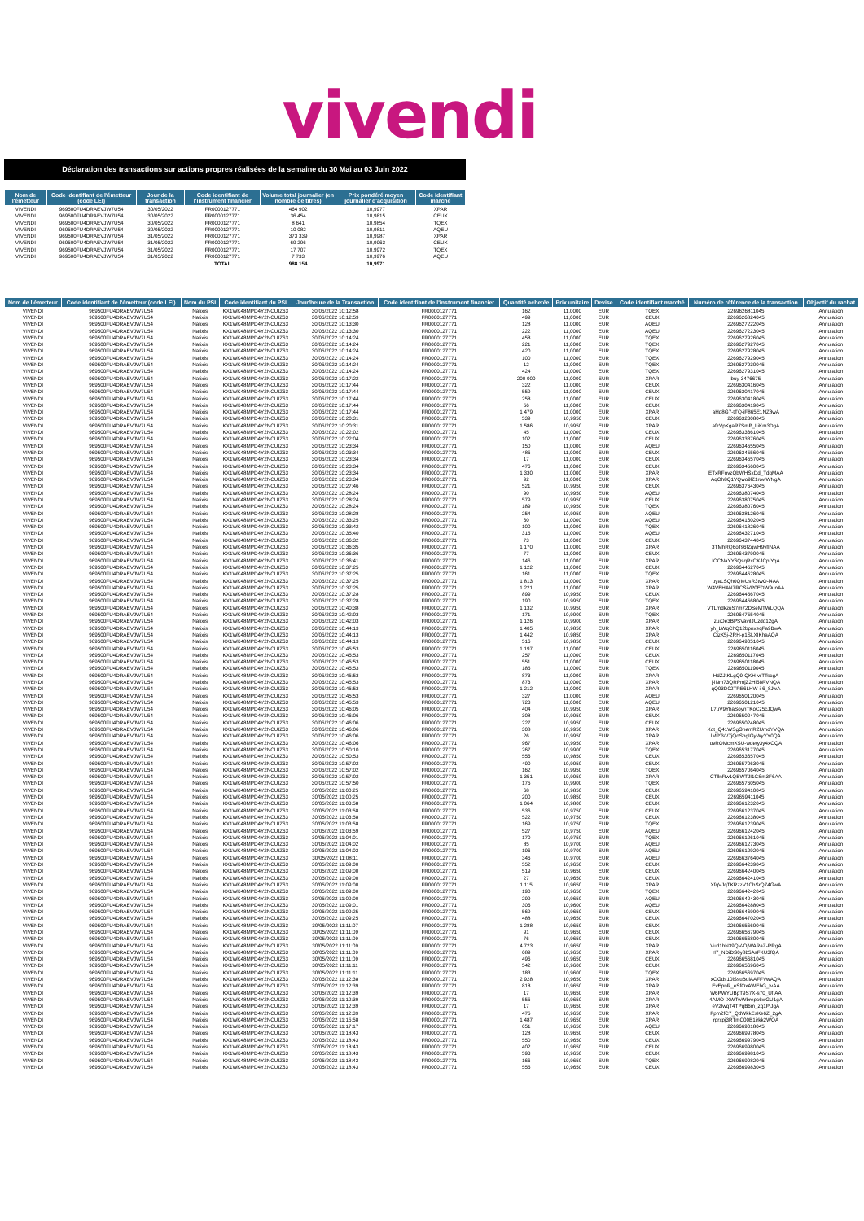vivendi
Déclaration des transactions sur actions propres réalisées de la semaine du 30 Mai au 03 Juin 2022
| Nom de l'émetteur | Code identifiant de l'émetteur (code LEI) | Jour de la transaction | Code identifiant de l'instrument financier | Volume total journalier (en nombre de titres) | Prix pondéré moyen journalier d'acquisition | Code identifiant marché |
| --- | --- | --- | --- | --- | --- | --- |
| VIVENDI | 969500FU4DRAEVJW7U54 | 30/05/2022 | FR0000127771 | 464 902 | 10,9977 | XPAR |
| VIVENDI | 969500FU4DRAEVJW7U54 | 30/05/2022 | FR0000127771 | 36 454 | 10,9815 | CEUX |
| VIVENDI | 969500FU4DRAEVJW7U54 | 30/05/2022 | FR0000127771 | 8 641 | 10,9854 | TQEX |
| VIVENDI | 969500FU4DRAEVJW7U54 | 30/05/2022 | FR0000127771 | 10 082 | 10,9811 | AQEU |
| VIVENDI | 969500FU4DRAEVJW7U54 | 31/05/2022 | FR0000127771 | 373 339 | 10,9987 | XPAR |
| VIVENDI | 969500FU4DRAEVJW7U54 | 31/05/2022 | FR0000127771 | 69 296 | 10,9963 | CEUX |
| VIVENDI | 969500FU4DRAEVJW7U54 | 31/05/2022 | FR0000127771 | 17 707 | 10,9972 | TQEX |
| VIVENDI | 969500FU4DRAEVJW7U54 | 31/05/2022 | FR0000127771 | 7 733 | 10,9976 | AQEU |
| | | | TOTAL | 988 154 | 10,9971 | |
| Nom de l'émetteur | Code identifiant de l'émetteur (code LEI) | Nom du PSI | Code identifiant du PSI | Jour/heure de la Transaction | Code identifiant de l'instrument financier | Quantité achetée | Prix unitaire | Devise | Code identifiant marché | Numéro de référence de la transaction | Objectif du rachat |
| --- | --- | --- | --- | --- | --- | --- | --- | --- | --- | --- | --- |
| VIVENDI | 969500FU4DRAEVJW7U54 | Natixis | KX1WK48MPD4Y2NCUIZ63 | 30/05/2022 10:12:58 | FR0000127771 | 162 | 11,0000 | EUR | TQEX | 2269626811045 | Annulation |
| VIVENDI | 969500FU4DRAEVJW7U54 | Natixis | KX1WK48MPD4Y2NCUIZ63 | 30/05/2022 10:12:59 | FR0000127771 | 499 | 11,0000 | EUR | CEUX | 2269626824045 | Annulation |
| VIVENDI | 969500FU4DRAEVJW7U54 | Natixis | KX1WK48MPD4Y2NCUIZ63 | 30/05/2022 10:13:30 | FR0000127771 | 128 | 11,0000 | EUR | AQEU | 2269627222045 | Annulation |
| VIVENDI | 969500FU4DRAEVJW7U54 | Natixis | KX1WK48MPD4Y2NCUIZ63 | 30/05/2022 10:13:30 | FR0000127771 | 222 | 11,0000 | EUR | AQEU | 2269627223045 | Annulation |
| VIVENDI | 969500FU4DRAEVJW7U54 | Natixis | KX1WK48MPD4Y2NCUIZ63 | 30/05/2022 10:14:24 | FR0000127771 | 458 | 11,0000 | EUR | TQEX | 2269627926045 | Annulation |
| VIVENDI | 969500FU4DRAEVJW7U54 | Natixis | KX1WK48MPD4Y2NCUIZ63 | 30/05/2022 10:14:24 | FR0000127771 | 221 | 11,0000 | EUR | TQEX | 2269627927045 | Annulation |
| VIVENDI | 969500FU4DRAEVJW7U54 | Natixis | KX1WK48MPD4Y2NCUIZ63 | 30/05/2022 10:14:24 | FR0000127771 | 420 | 11,0000 | EUR | TQEX | 2269627928045 | Annulation |
| VIVENDI | 969500FU4DRAEVJW7U54 | Natixis | KX1WK48MPD4Y2NCUIZ63 | 30/05/2022 10:14:24 | FR0000127771 | 100 | 11,0000 | EUR | TQEX | 2269627929045 | Annulation |
| VIVENDI | 969500FU4DRAEVJW7U54 | Natixis | KX1WK48MPD4Y2NCUIZ63 | 30/05/2022 10:14:24 | FR0000127771 | 12 | 11,0000 | EUR | TQEX | 2269627930045 | Annulation |
| VIVENDI | 969500FU4DRAEVJW7U54 | Natixis | KX1WK48MPD4Y2NCUIZ63 | 30/05/2022 10:14:24 | FR0000127771 | 424 | 11,0000 | EUR | TQEX | 2269627931045 | Annulation |
| VIVENDI | 969500FU4DRAEVJW7U54 | Natixis | KX1WK48MPD4Y2NCUIZ63 | 30/05/2022 10:17:22 | FR0000127771 | 200 000 | 11,0000 | EUR | XPAR | buy-3476675 | Annulation |
| VIVENDI | 969500FU4DRAEVJW7U54 | Natixis | KX1WK48MPD4Y2NCUIZ63 | 30/05/2022 10:17:44 | FR0000127771 | 322 | 11,0000 | EUR | CEUX | 2269630416045 | Annulation |
| VIVENDI | 969500FU4DRAEVJW7U54 | Natixis | KX1WK48MPD4Y2NCUIZ63 | 30/05/2022 10:17:44 | FR0000127771 | 559 | 11,0000 | EUR | CEUX | 2269630417045 | Annulation |
| VIVENDI | 969500FU4DRAEVJW7U54 | Natixis | KX1WK48MPD4Y2NCUIZ63 | 30/05/2022 10:17:44 | FR0000127771 | 258 | 11,0000 | EUR | CEUX | 2269630418045 | Annulation |
| VIVENDI | 969500FU4DRAEVJW7U54 | Natixis | KX1WK48MPD4Y2NCUIZ63 | 30/05/2022 10:17:44 | FR0000127771 | 56 | 11,0000 | EUR | CEUX | 2269630419045 | Annulation |
| VIVENDI | 969500FU4DRAEVJW7U54 | Natixis | KX1WK48MPD4Y2NCUIZ63 | 30/05/2022 10:17:44 | FR0000127771 | 1 479 | 11,0000 | EUR | XPAR | aHd8G7-tTQ-iF865E1NZ8wA | Annulation |
| VIVENDI | 969500FU4DRAEVJW7U54 | Natixis | KX1WK48MPD4Y2NCUIZ63 | 30/05/2022 10:20:31 | FR0000127771 | 539 | 10,9950 | EUR | CEUX | 2269632308045 | Annulation |
| VIVENDI | 969500FU4DRAEVJW7U54 | Natixis | KX1WK48MPD4Y2NCUIZ63 | 30/05/2022 10:20:31 | FR0000127771 | 1 586 | 10,9950 | EUR | XPAR | afzVpKgaR7SmP_LiKm3DgA | Annulation |
| VIVENDI | 969500FU4DRAEVJW7U54 | Natixis | KX1WK48MPD4Y2NCUIZ63 | 30/05/2022 10:22:02 | FR0000127771 | 45 | 11,0000 | EUR | CEUX | 2269633361045 | Annulation |
| VIVENDI | 969500FU4DRAEVJW7U54 | Natixis | KX1WK48MPD4Y2NCUIZ63 | 30/05/2022 10:22:04 | FR0000127771 | 102 | 11,0000 | EUR | CEUX | 2269633376045 | Annulation |
| VIVENDI | 969500FU4DRAEVJW7U54 | Natixis | KX1WK48MPD4Y2NCUIZ63 | 30/05/2022 10:23:34 | FR0000127771 | 150 | 11,0000 | EUR | AQEU | 2269634555045 | Annulation |
| VIVENDI | 969500FU4DRAEVJW7U54 | Natixis | KX1WK48MPD4Y2NCUIZ63 | 30/05/2022 10:23:34 | FR0000127771 | 485 | 11,0000 | EUR | CEUX | 2269634556045 | Annulation |
| VIVENDI | 969500FU4DRAEVJW7U54 | Natixis | KX1WK48MPD4Y2NCUIZ63 | 30/05/2022 10:23:34 | FR0000127771 | 17 | 11,0000 | EUR | CEUX | 2269634557045 | Annulation |
| VIVENDI | 969500FU4DRAEVJW7U54 | Natixis | KX1WK48MPD4Y2NCUIZ63 | 30/05/2022 10:23:34 | FR0000127771 | 476 | 11,0000 | EUR | CEUX | 2269634560045 | Annulation |
| VIVENDI | 969500FU4DRAEVJW7U54 | Natixis | KX1WK48MPD4Y2NCUIZ63 | 30/05/2022 10:23:34 | FR0000127771 | 1 330 | 11,0000 | EUR | XPAR | ETxRFnvzQbWHSxDd_TdqMAA | Annulation |
| VIVENDI | 969500FU4DRAEVJW7U54 | Natixis | KX1WK48MPD4Y2NCUIZ63 | 30/05/2022 10:23:34 | FR0000127771 | 92 | 11,0000 | EUR | XPAR | AqOh8Q1VQwo9lZ1rowWNgA | Annulation |
| VIVENDI | 969500FU4DRAEVJW7U54 | Natixis | KX1WK48MPD4Y2NCUIZ63 | 30/05/2022 10:27:46 | FR0000127771 | 521 | 10,9950 | EUR | CEUX | 2269637643045 | Annulation |
| VIVENDI | 969500FU4DRAEVJW7U54 | Natixis | KX1WK48MPD4Y2NCUIZ63 | 30/05/2022 10:28:24 | FR0000127771 | 90 | 10,9950 | EUR | AQEU | 2269638074045 | Annulation |
| VIVENDI | 969500FU4DRAEVJW7U54 | Natixis | KX1WK48MPD4Y2NCUIZ63 | 30/05/2022 10:28:24 | FR0000127771 | 579 | 10,9950 | EUR | CEUX | 2269638075045 | Annulation |
| VIVENDI | 969500FU4DRAEVJW7U54 | Natixis | KX1WK48MPD4Y2NCUIZ63 | 30/05/2022 10:28:24 | FR0000127771 | 189 | 10,9950 | EUR | TQEX | 2269638076045 | Annulation |
| VIVENDI | 969500FU4DRAEVJW7U54 | Natixis | KX1WK48MPD4Y2NCUIZ63 | 30/05/2022 10:28:28 | FR0000127771 | 254 | 10,9950 | EUR | AQEU | 2269638126045 | Annulation |
| VIVENDI | 969500FU4DRAEVJW7U54 | Natixis | KX1WK48MPD4Y2NCUIZ63 | 30/05/2022 10:33:25 | FR0000127771 | 60 | 11,0000 | EUR | AQEU | 2269641602045 | Annulation |
| VIVENDI | 969500FU4DRAEVJW7U54 | Natixis | KX1WK48MPD4Y2NCUIZ63 | 30/05/2022 10:33:42 | FR0000127771 | 100 | 11,0000 | EUR | TQEX | 2269641826045 | Annulation |
| VIVENDI | 969500FU4DRAEVJW7U54 | Natixis | KX1WK48MPD4Y2NCUIZ63 | 30/05/2022 10:35:40 | FR0000127771 | 315 | 11,0000 | EUR | AQEU | 2269643271045 | Annulation |
| VIVENDI | 969500FU4DRAEVJW7U54 | Natixis | KX1WK48MPD4Y2NCUIZ63 | 30/05/2022 10:36:32 | FR0000127771 | 73 | 11,0000 | EUR | CEUX | 2269643744045 | Annulation |
| VIVENDI | 969500FU4DRAEVJW7U54 | Natixis | KX1WK48MPD4Y2NCUIZ63 | 30/05/2022 10:36:35 | FR0000127771 | 1 170 | 11,0000 | EUR | XPAR | 3TMhRQ6oTs6fZqwH9vfINAA | Annulation |
| VIVENDI | 969500FU4DRAEVJW7U54 | Natixis | KX1WK48MPD4Y2NCUIZ63 | 30/05/2022 10:36:36 | FR0000127771 | 77 | 11,0000 | EUR | CEUX | 2269643790045 | Annulation |
| VIVENDI | 969500FU4DRAEVJW7U54 | Natixis | KX1WK48MPD4Y2NCUIZ63 | 30/05/2022 10:36:41 | FR0000127771 | 146 | 11,0000 | EUR | XPAR | IOCNaYY6QsqRxCKJCpIYqA | Annulation |
| VIVENDI | 969500FU4DRAEVJW7U54 | Natixis | KX1WK48MPD4Y2NCUIZ63 | 30/05/2022 10:37:25 | FR0000127771 | 1 122 | 11,0000 | EUR | CEUX | 2269644527045 | Annulation |
| VIVENDI | 969500FU4DRAEVJW7U54 | Natixis | KX1WK48MPD4Y2NCUIZ63 | 30/05/2022 10:37:25 | FR0000127771 | 161 | 11,0000 | EUR | TQEX | 2269644528045 | Annulation |
| VIVENDI | 969500FU4DRAEVJW7U54 | Natixis | KX1WK48MPD4Y2NCUIZ63 | 30/05/2022 10:37:25 | FR0000127771 | 1 813 | 11,0000 | EUR | XPAR | uyaLSQh0QIeUsR3twO-i4AA | Annulation |
| VIVENDI | 969500FU4DRAEVJW7U54 | Natixis | KX1WK48MPD4Y2NCUIZ63 | 30/05/2022 10:37:25 | FR0000127771 | 1 221 | 11,0000 | EUR | XPAR | W4VEHAN7RCSiVP0EDW9unAA | Annulation |
| VIVENDI | 969500FU4DRAEVJW7U54 | Natixis | KX1WK48MPD4Y2NCUIZ63 | 30/05/2022 10:37:28 | FR0000127771 | 899 | 10,9950 | EUR | CEUX | 2269644567045 | Annulation |
| VIVENDI | 969500FU4DRAEVJW7U54 | Natixis | KX1WK48MPD4Y2NCUIZ63 | 30/05/2022 10:37:28 | FR0000127771 | 190 | 10,9950 | EUR | TQEX | 2269644568045 | Annulation |
| VIVENDI | 969500FU4DRAEVJW7U54 | Natixis | KX1WK48MPD4Y2NCUIZ63 | 30/05/2022 10:40:38 | FR0000127771 | 1 132 | 10,9950 | EUR | XPAR | VTLmdkzuS7m72DSeMTWLQQA | Annulation |
| VIVENDI | 969500FU4DRAEVJW7U54 | Natixis | KX1WK48MPD4Y2NCUIZ63 | 30/05/2022 10:42:03 | FR0000127771 | 171 | 10,9900 | EUR | TQEX | 2269647554045 | Annulation |
| VIVENDI | 969500FU4DRAEVJW7U54 | Natixis | KX1WK48MPD4Y2NCUIZ63 | 30/05/2022 10:42:03 | FR0000127771 | 1 126 | 10,9900 | EUR | XPAR | zuiOe3BPSVavilJUzdo12gA | Annulation |
| VIVENDI | 969500FU4DRAEVJW7U54 | Natixis | KX1WK48MPD4Y2NCUIZ63 | 30/05/2022 10:44:13 | FR0000127771 | 1 405 | 10,9850 | EUR | XPAR | yh_LWqChQ12bpnxeqFa9BwA | Annulation |
| VIVENDI | 969500FU4DRAEVJW7U54 | Natixis | KX1WK48MPD4Y2NCUIZ63 | 30/05/2022 10:44:13 | FR0000127771 | 1 442 | 10,9850 | EUR | XPAR | CizK5j-2RH-p1SLXIKhaAQA | Annulation |
| VIVENDI | 969500FU4DRAEVJW7U54 | Natixis | KX1WK48MPD4Y2NCUIZ63 | 30/05/2022 10:44:13 | FR0000127771 | 516 | 10,9850 | EUR | CEUX | 2269649051045 | Annulation |
| VIVENDI | 969500FU4DRAEVJW7U54 | Natixis | KX1WK48MPD4Y2NCUIZ63 | 30/05/2022 10:45:53 | FR0000127771 | 1 197 | 11,0000 | EUR | CEUX | 2269650116045 | Annulation |
| VIVENDI | 969500FU4DRAEVJW7U54 | Natixis | KX1WK48MPD4Y2NCUIZ63 | 30/05/2022 10:45:53 | FR0000127771 | 257 | 11,0000 | EUR | CEUX | 2269650117045 | Annulation |
| VIVENDI | 969500FU4DRAEVJW7U54 | Natixis | KX1WK48MPD4Y2NCUIZ63 | 30/05/2022 10:45:53 | FR0000127771 | 551 | 11,0000 | EUR | CEUX | 2269650118045 | Annulation |
| VIVENDI | 969500FU4DRAEVJW7U54 | Natixis | KX1WK48MPD4Y2NCUIZ63 | 30/05/2022 10:45:53 | FR0000127771 | 185 | 11,0000 | EUR | TQEX | 2269650119045 | Annulation |
| VIVENDI | 969500FU4DRAEVJW7U54 | Natixis | KX1WK48MPD4Y2NCUIZ63 | 30/05/2022 10:45:53 | FR0000127771 | 873 | 11,0000 | EUR | XPAR | HdZJtKLgQ9-QKH-vrTTscgA | Annulation |
| VIVENDI | 969500FU4DRAEVJW7U54 | Natixis | KX1WK48MPD4Y2NCUIZ63 | 30/05/2022 10:45:53 | FR0000127771 | 873 | 11,0000 | EUR | XPAR | j-lNm73QRPmjZ2Hl58RVNQA | Annulation |
| VIVENDI | 969500FU4DRAEVJW7U54 | Natixis | KX1WK48MPD4Y2NCUIZ63 | 30/05/2022 10:45:53 | FR0000127771 | 1 212 | 11,0000 | EUR | XPAR | qQ03D02TRE6LHW-i-6_8JwA | Annulation |
| VIVENDI | 969500FU4DRAEVJW7U54 | Natixis | KX1WK48MPD4Y2NCUIZ63 | 30/05/2022 10:45:53 | FR0000127771 | 327 | 11,0000 | EUR | AQEU | 2269650120045 | Annulation |
| VIVENDI | 969500FU4DRAEVJW7U54 | Natixis | KX1WK48MPD4Y2NCUIZ63 | 30/05/2022 10:45:53 | FR0000127771 | 723 | 11,0000 | EUR | AQEU | 2269650121045 | Annulation |
| VIVENDI | 969500FU4DRAEVJW7U54 | Natixis | KX1WK48MPD4Y2NCUIZ63 | 30/05/2022 10:46:05 | FR0000127771 | 404 | 10,9950 | EUR | XPAR | L7uV9YhaSoynTKoCz5cJQwA | Annulation |
| VIVENDI | 969500FU4DRAEVJW7U54 | Natixis | KX1WK48MPD4Y2NCUIZ63 | 30/05/2022 10:46:06 | FR0000127771 | 308 | 10,9950 | EUR | CEUX | 2269650247045 | Annulation |
| VIVENDI | 969500FU4DRAEVJW7U54 | Natixis | KX1WK48MPD4Y2NCUIZ63 | 30/05/2022 10:46:06 | FR0000127771 | 227 | 10,9950 | EUR | CEUX | 2269650248045 | Annulation |
| VIVENDI | 969500FU4DRAEVJW7U54 | Natixis | KX1WK48MPD4Y2NCUIZ63 | 30/05/2022 10:46:06 | FR0000127771 | 308 | 10,9950 | EUR | XPAR | Xot_Q41WSgGhemRZUmdYVQA | Annulation |
| VIVENDI | 969500FU4DRAEVJW7U54 | Natixis | KX1WK48MPD4Y2NCUIZ63 | 30/05/2022 10:46:06 | FR0000127771 | 26 | 10,9950 | EUR | XPAR | lMPTsV7jQoSngIGyWyYY0QA | Annulation |
| VIVENDI | 969500FU4DRAEVJW7U54 | Natixis | KX1WK48MPD4Y2NCUIZ63 | 30/05/2022 10:46:06 | FR0000127771 | 967 | 10,9950 | EUR | XPAR | ovROMcmXSU-wdety3y4xOQA | Annulation |
| VIVENDI | 969500FU4DRAEVJW7U54 | Natixis | KX1WK48MPD4Y2NCUIZ63 | 30/05/2022 10:50:10 | FR0000127771 | 267 | 10,9900 | EUR | TQEX | 2269653177045 | Annulation |
| VIVENDI | 969500FU4DRAEVJW7U54 | Natixis | KX1WK48MPD4Y2NCUIZ63 | 30/05/2022 10:50:53 | FR0000127771 | 556 | 10,9850 | EUR | CEUX | 2269653657045 | Annulation |
| VIVENDI | 969500FU4DRAEVJW7U54 | Natixis | KX1WK48MPD4Y2NCUIZ63 | 30/05/2022 10:57:02 | FR0000127771 | 490 | 10,9950 | EUR | CEUX | 2269657063045 | Annulation |
| VIVENDI | 969500FU4DRAEVJW7U54 | Natixis | KX1WK48MPD4Y2NCUIZ63 | 30/05/2022 10:57:02 | FR0000127771 | 162 | 10,9950 | EUR | TQEX | 2269657064045 | Annulation |
| VIVENDI | 969500FU4DRAEVJW7U54 | Natixis | KX1WK48MPD4Y2NCUIZ63 | 30/05/2022 10:57:02 | FR0000127771 | 1 351 | 10,9950 | EUR | XPAR | CTllnRw1QBWTJI1CSm3F6AA | Annulation |
| VIVENDI | 969500FU4DRAEVJW7U54 | Natixis | KX1WK48MPD4Y2NCUIZ63 | 30/05/2022 10:57:50 | FR0000127771 | 175 | 10,9900 | EUR | TQEX | 2269657605045 | Annulation |
| VIVENDI | 969500FU4DRAEVJW7U54 | Natixis | KX1WK48MPD4Y2NCUIZ63 | 30/05/2022 11:00:25 | FR0000127771 | 68 | 10,9850 | EUR | CEUX | 2269659410045 | Annulation |
| VIVENDI | 969500FU4DRAEVJW7U54 | Natixis | KX1WK48MPD4Y2NCUIZ63 | 30/05/2022 11:00:25 | FR0000127771 | 200 | 10,9850 | EUR | CEUX | 2269659411045 | Annulation |
| VIVENDI | 969500FU4DRAEVJW7U54 | Natixis | KX1WK48MPD4Y2NCUIZ63 | 30/05/2022 11:03:58 | FR0000127771 | 1 064 | 10,9800 | EUR | CEUX | 2269661232045 | Annulation |
| VIVENDI | 969500FU4DRAEVJW7U54 | Natixis | KX1WK48MPD4Y2NCUIZ63 | 30/05/2022 11:03:58 | FR0000127771 | 536 | 10,9750 | EUR | CEUX | 2269661237045 | Annulation |
| VIVENDI | 969500FU4DRAEVJW7U54 | Natixis | KX1WK48MPD4Y2NCUIZ63 | 30/05/2022 11:03:58 | FR0000127771 | 522 | 10,9750 | EUR | CEUX | 2269661238045 | Annulation |
| VIVENDI | 969500FU4DRAEVJW7U54 | Natixis | KX1WK48MPD4Y2NCUIZ63 | 30/05/2022 11:03:58 | FR0000127771 | 169 | 10,9750 | EUR | TQEX | 2269661239045 | Annulation |
| VIVENDI | 969500FU4DRAEVJW7U54 | Natixis | KX1WK48MPD4Y2NCUIZ63 | 30/05/2022 11:03:59 | FR0000127771 | 527 | 10,9750 | EUR | AQEU | 2269661242045 | Annulation |
| VIVENDI | 969500FU4DRAEVJW7U54 | Natixis | KX1WK48MPD4Y2NCUIZ63 | 30/05/2022 11:04:01 | FR0000127771 | 170 | 10,9750 | EUR | TQEX | 2269661261045 | Annulation |
| VIVENDI | 969500FU4DRAEVJW7U54 | Natixis | KX1WK48MPD4Y2NCUIZ63 | 30/05/2022 11:04:02 | FR0000127771 | 85 | 10,9700 | EUR | AQEU | 2269661273045 | Annulation |
| VIVENDI | 969500FU4DRAEVJW7U54 | Natixis | KX1WK48MPD4Y2NCUIZ63 | 30/05/2022 11:04:03 | FR0000127771 | 196 | 10,9700 | EUR | AQEU | 2269661292045 | Annulation |
| VIVENDI | 969500FU4DRAEVJW7U54 | Natixis | KX1WK48MPD4Y2NCUIZ63 | 30/05/2022 11:08:11 | FR0000127771 | 346 | 10,9700 | EUR | AQEU | 2269663764045 | Annulation |
| VIVENDI | 969500FU4DRAEVJW7U54 | Natixis | KX1WK48MPD4Y2NCUIZ63 | 30/05/2022 11:09:00 | FR0000127771 | 552 | 10,9650 | EUR | CEUX | 2269664239045 | Annulation |
| VIVENDI | 969500FU4DRAEVJW7U54 | Natixis | KX1WK48MPD4Y2NCUIZ63 | 30/05/2022 11:09:00 | FR0000127771 | 519 | 10,9650 | EUR | CEUX | 2269664240045 | Annulation |
| VIVENDI | 969500FU4DRAEVJW7U54 | Natixis | KX1WK48MPD4Y2NCUIZ63 | 30/05/2022 11:09:00 | FR0000127771 | 27 | 10,9650 | EUR | CEUX | 2269664241045 | Annulation |
| VIVENDI | 969500FU4DRAEVJW7U54 | Natixis | KX1WK48MPD4Y2NCUIZ63 | 30/05/2022 11:09:00 | FR0000127771 | 1 115 | 10,9650 | EUR | XPAR | XfqVJqTKRzzV1ChSrQ74GwA | Annulation |
| VIVENDI | 969500FU4DRAEVJW7U54 | Natixis | KX1WK48MPD4Y2NCUIZ63 | 30/05/2022 11:09:00 | FR0000127771 | 190 | 10,9650 | EUR | TQEX | 2269664242045 | Annulation |
| VIVENDI | 969500FU4DRAEVJW7U54 | Natixis | KX1WK48MPD4Y2NCUIZ63 | 30/05/2022 11:09:00 | FR0000127771 | 299 | 10,9650 | EUR | AQEU | 2269664243045 | Annulation |
| VIVENDI | 969500FU4DRAEVJW7U54 | Natixis | KX1WK48MPD4Y2NCUIZ63 | 30/05/2022 11:09:01 | FR0000127771 | 306 | 10,9600 | EUR | AQEU | 2269664288045 | Annulation |
| VIVENDI | 969500FU4DRAEVJW7U54 | Natixis | KX1WK48MPD4Y2NCUIZ63 | 30/05/2022 11:09:25 | FR0000127771 | 569 | 10,9650 | EUR | CEUX | 2269664699045 | Annulation |
| VIVENDI | 969500FU4DRAEVJW7U54 | Natixis | KX1WK48MPD4Y2NCUIZ63 | 30/05/2022 11:09:25 | FR0000127771 | 488 | 10,9650 | EUR | CEUX | 2269664702045 | Annulation |
| VIVENDI | 969500FU4DRAEVJW7U54 | Natixis | KX1WK48MPD4Y2NCUIZ63 | 30/05/2022 11:11:07 | FR0000127771 | 1 288 | 10,9650 | EUR | CEUX | 2269665669045 | Annulation |
| VIVENDI | 969500FU4DRAEVJW7U54 | Natixis | KX1WK48MPD4Y2NCUIZ63 | 30/05/2022 11:11:09 | FR0000127771 | 91 | 10,9650 | EUR | CEUX | 2269665679045 | Annulation |
| VIVENDI | 969500FU4DRAEVJW7U54 | Natixis | KX1WK48MPD4Y2NCUIZ63 | 30/05/2022 11:11:09 | FR0000127771 | 76 | 10,9650 | EUR | CEUX | 2269665680045 | Annulation |
| VIVENDI | 969500FU4DRAEVJW7U54 | Natixis | KX1WK48MPD4Y2NCUIZ63 | 30/05/2022 11:11:09 | FR0000127771 | 4 723 | 10,9650 | EUR | XPAR | Vud1hN39QV-OjWARaZ-RRgA | Annulation |
| VIVENDI | 969500FU4DRAEVJW7U54 | Natixis | KX1WK48MPD4Y2NCUIZ63 | 30/05/2022 11:11:09 | FR0000127771 | 689 | 10,9650 | EUR | XPAR | rI7_NDiDS0y8b5AsFKU3fQA | Annulation |
| VIVENDI | 969500FU4DRAEVJW7U54 | Natixis | KX1WK48MPD4Y2NCUIZ63 | 30/05/2022 11:11:09 | FR0000127771 | 496 | 10,9650 | EUR | CEUX | 2269665681045 | Annulation |
| VIVENDI | 969500FU4DRAEVJW7U54 | Natixis | KX1WK48MPD4Y2NCUIZ63 | 30/05/2022 11:11:11 | FR0000127771 | 542 | 10,9600 | EUR | CEUX | 2269665696045 | Annulation |
| VIVENDI | 969500FU4DRAEVJW7U54 | Natixis | KX1WK48MPD4Y2NCUIZ63 | 30/05/2022 11:11:11 | FR0000127771 | 183 | 10,9600 | EUR | TQEX | 2269665697045 | Annulation |
| VIVENDI | 969500FU4DRAEVJW7U54 | Natixis | KX1WK48MPD4Y2NCUIZ63 | 30/05/2022 11:12:38 | FR0000127771 | 2 928 | 10,9650 | EUR | XPAR | xOGds10lSsuBuiAAFFVwAQA | Annulation |
| VIVENDI | 969500FU4DRAEVJW7U54 | Natixis | KX1WK48MPD4Y2NCUIZ63 | 30/05/2022 11:12:39 | FR0000127771 | 818 | 10,9650 | EUR | XPAR | EvEpnR_eSfOxAWEhG_fvAA | Annulation |
| VIVENDI | 969500FU4DRAEVJW7U54 | Natixis | KX1WK48MPD4Y2NCUIZ63 | 30/05/2022 11:12:39 | FR0000127771 | 17 | 10,9650 | EUR | XPAR | W6PWYUBpT9S7X-s70_UfIAA | Annulation |
| VIVENDI | 969500FU4DRAEVJW7U54 | Natixis | KX1WK48MPD4Y2NCUIZ63 | 30/05/2022 11:12:39 | FR0000127771 | 555 | 10,9650 | EUR | XPAR | 4AMO-iXWTwWbrepc6wGU1gA | Annulation |
| VIVENDI | 969500FU4DRAEVJW7U54 | Natixis | KX1WK48MPD4Y2NCUIZ63 | 30/05/2022 11:12:39 | FR0000127771 | 17 | 10,9650 | EUR | XPAR | eV2lwqT4TPqB6m_zq1PjJgA | Annulation |
| VIVENDI | 969500FU4DRAEVJW7U54 | Natixis | KX1WK48MPD4Y2NCUIZ63 | 30/05/2022 11:12:39 | FR0000127771 | 475 | 10,9650 | EUR | XPAR | Ppm2fC7_QdWkkEsKe6Z_2gA | Annulation |
| VIVENDI | 969500FU4DRAEVJW7U54 | Natixis | KX1WK48MPD4Y2NCUIZ63 | 30/05/2022 11:15:58 | FR0000127771 | 1 487 | 10,9650 | EUR | XPAR | rprxpj3RTmC00B1irkk2WQA | Annulation |
| VIVENDI | 969500FU4DRAEVJW7U54 | Natixis | KX1WK48MPD4Y2NCUIZ63 | 30/05/2022 11:17:17 | FR0000127771 | 651 | 10,9650 | EUR | AQEU | 2269669018045 | Annulation |
| VIVENDI | 969500FU4DRAEVJW7U54 | Natixis | KX1WK48MPD4Y2NCUIZ63 | 30/05/2022 11:18:43 | FR0000127771 | 128 | 10,9650 | EUR | CEUX | 2269669978045 | Annulation |
| VIVENDI | 969500FU4DRAEVJW7U54 | Natixis | KX1WK48MPD4Y2NCUIZ63 | 30/05/2022 11:18:43 | FR0000127771 | 550 | 10,9650 | EUR | CEUX | 2269669979045 | Annulation |
| VIVENDI | 969500FU4DRAEVJW7U54 | Natixis | KX1WK48MPD4Y2NCUIZ63 | 30/05/2022 11:18:43 | FR0000127771 | 402 | 10,9650 | EUR | CEUX | 2269669980045 | Annulation |
| VIVENDI | 969500FU4DRAEVJW7U54 | Natixis | KX1WK48MPD4Y2NCUIZ63 | 30/05/2022 11:18:43 | FR0000127771 | 593 | 10,9650 | EUR | CEUX | 2269669981045 | Annulation |
| VIVENDI | 969500FU4DRAEVJW7U54 | Natixis | KX1WK48MPD4Y2NCUIZ63 | 30/05/2022 11:18:43 | FR0000127771 | 166 | 10,9650 | EUR | TQEX | 2269669982045 | Annulation |
| VIVENDI | 969500FU4DRAEVJW7U54 | Natixis | KX1WK48MPD4Y2NCUIZ63 | 30/05/2022 11:18:43 | FR0000127771 | 555 | 10,9650 | EUR | CEUX | 2269669983045 | Annulation |